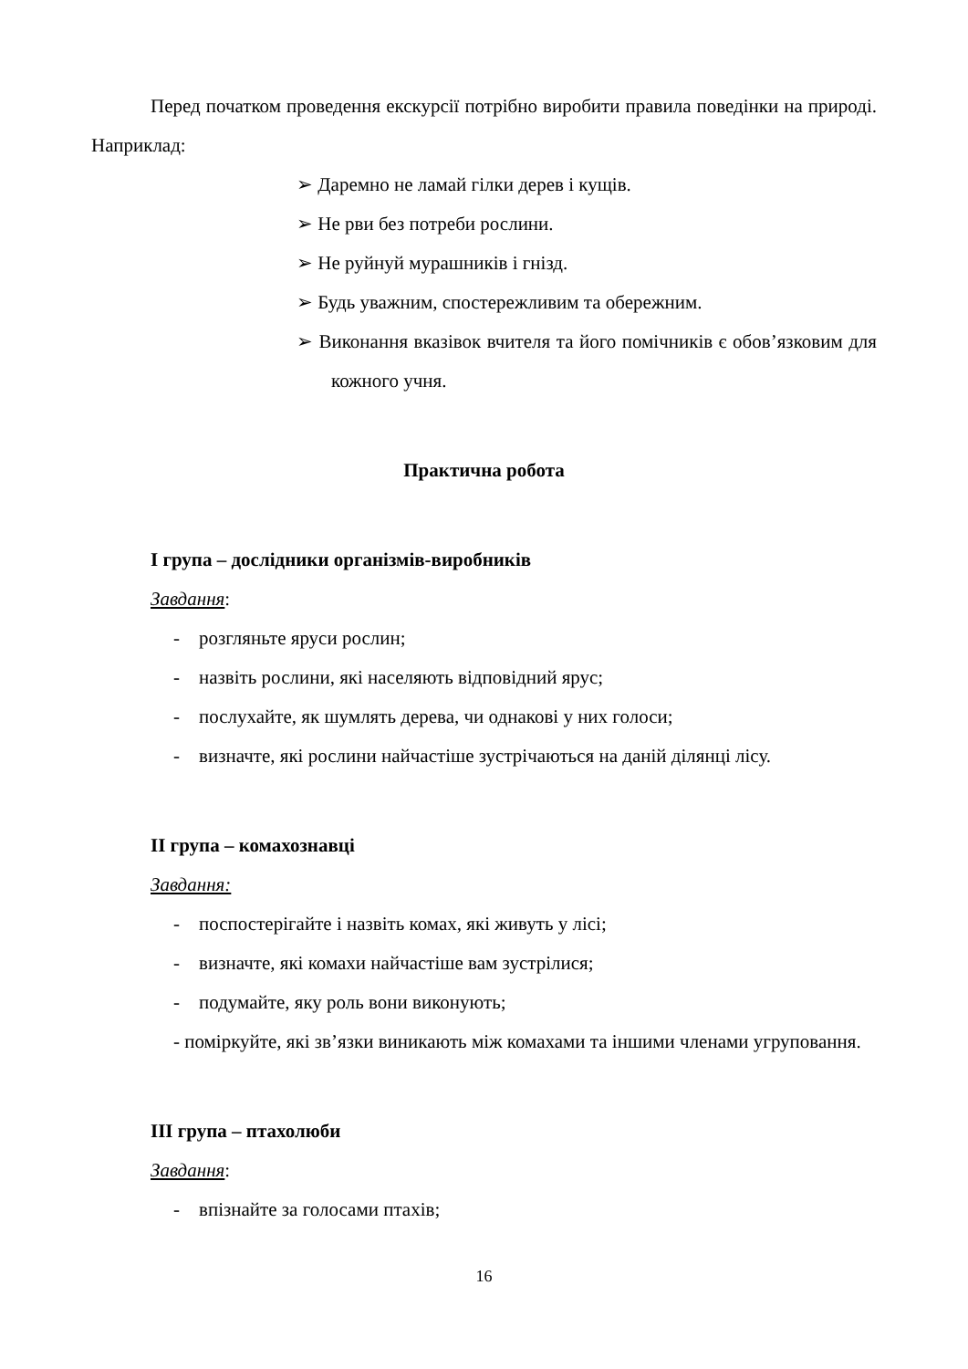Перед початком проведення екскурсії потрібно виробити правила поведінки на природі. Наприклад:
➢ Даремно не ламай гілки дерев і кущів.
➢ Не рви без потреби рослини.
➢ Не руйнуй мурашників і гнізд.
➢ Будь уважним, спостережливим та обережним.
➢ Виконання вказівок вчителя та його помічників є обов’язковим для кожного учня.
Практична робота
І група – дослідники організмів-виробників
Завдання:
- розгляньте яруси рослин;
- назвіть рослини, які населяють відповідний ярус;
- послухайте, як шумлять дерева, чи однакові у них голоси;
- визначте, які рослини найчастіше зустрічаються на даній ділянці лісу.
ІІ група – комахознавці
Завдання:
- поспостерігайте і назвіть комах, які живуть у лісі;
- визначте, які комахи найчастіше вам зустрілися;
- подумайте, яку роль вони виконують;
- поміркуйте, які зв’язки виникають між комахами та іншими членами угруповання.
ІІІ група – птахолюби
Завдання:
- впізнайте за голосами птахів;
16